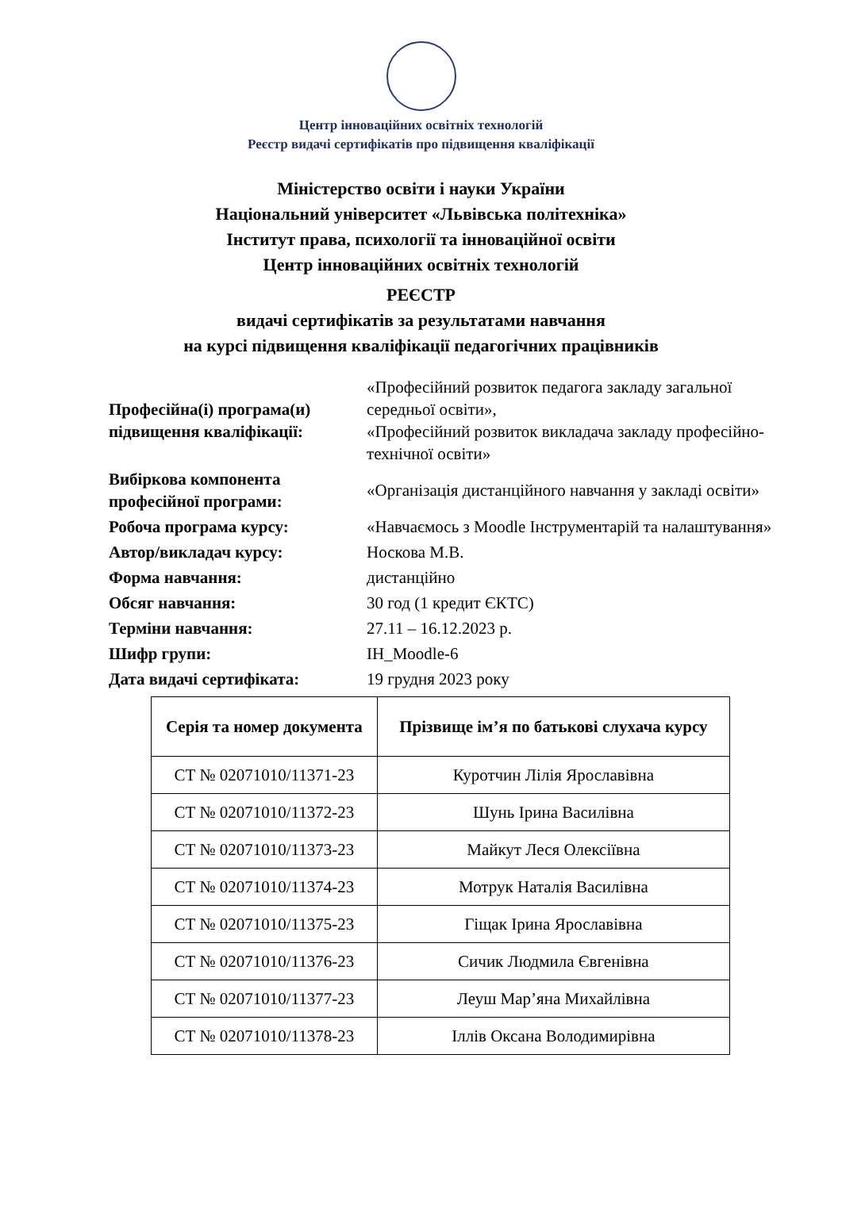Центр інноваційних освітніх технологій
Реєстр видачі сертифікатів про підвищення кваліфікації
Міністерство освіти і науки України
Національний університет «Львівська політехніка»
Інститут права, психології та інноваційної освіти
Центр інноваційних освітніх технологій
РЕЄСТР
видачі сертифікатів за результатами навчання
на курсі підвищення кваліфікації педагогічних працівників
| Професійна(і) програма(и) підвищення кваліфікації: | «Професійний розвиток педагога закладу загальної середньої освіти», «Професійний розвиток викладача закладу професійно-технічної освіти» |
| Вибіркова компонента професійної програми: | «Організація дистанційного навчання у закладі освіти» |
| Робоча програма курсу: | «Навчаємось з Moodle Інструментарій та налаштування» |
| Автор/викладач курсу: | Носкова М.В. |
| Форма навчання: | дистанційно |
| Обсяг навчання: | 30 год (1 кредит ЄКТС) |
| Терміни навчання: | 27.11 – 16.12.2023 р. |
| Шифр групи: | ІН_Moodle-6 |
| Дата видачі сертифіката: | 19 грудня 2023 року |
| Серія та номер документа | Прізвище ім’я по батькові слухача курсу |
| --- | --- |
| СТ № 02071010/11371-23 | Куротчин Лілія Ярославівна |
| СТ № 02071010/11372-23 | Шунь Ірина Василівна |
| СТ № 02071010/11373-23 | Майкут Леся Олексіївна |
| СТ № 02071010/11374-23 | Мотрук Наталія Василівна |
| СТ № 02071010/11375-23 | Гіщак Ірина Ярославівна |
| СТ № 02071010/11376-23 | Сичик Людмила Євгенівна |
| СТ № 02071010/11377-23 | Леуш Мар’яна Михайлівна |
| СТ № 02071010/11378-23 | Іллів Оксана Володимирівна |